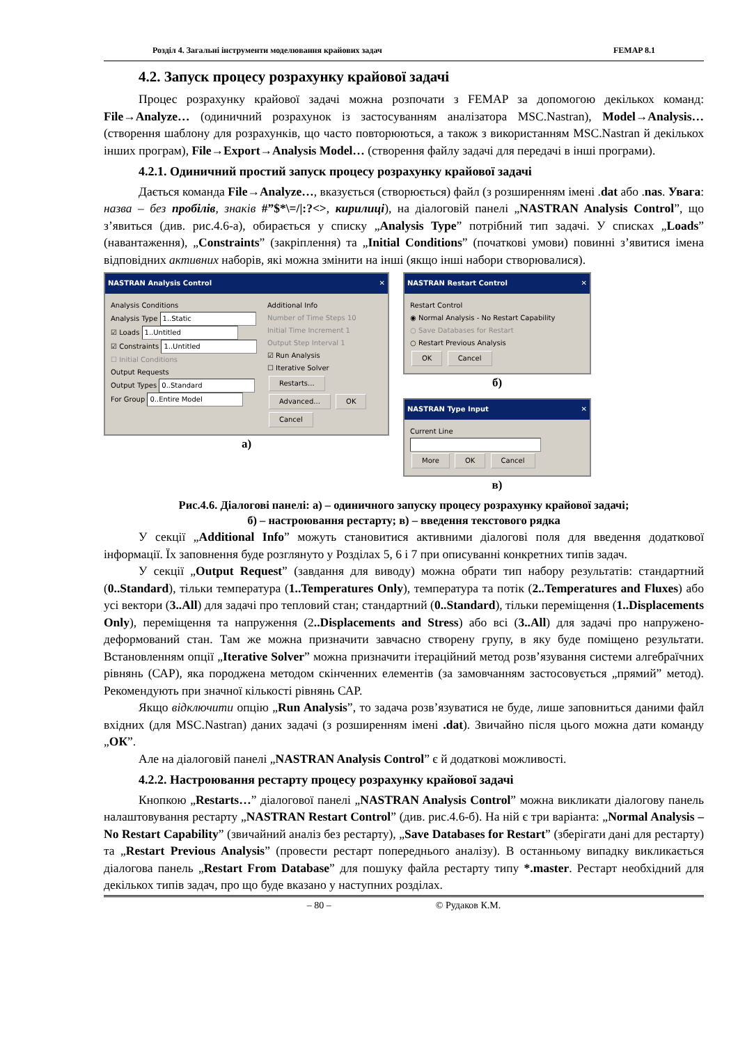Розділ 4. Загальні інструменти моделювання крайових задач FEMAP 8.1
4.2. Запуск процесу розрахунку крайової задачі
Процес розрахунку крайової задачі можна розпочати з FEMAP за допомогою декількох команд: File→Analyze… (одиничний розрахунок із застосуванням аналізатора MSC.Nastran), Model→Analysis… (створення шаблону для розрахунків, що часто повторюються, а також з використанням MSC.Nastran й декількох інших програм), File→Export→Analysis Model… (створення файлу задачі для передачі в інші програми).
4.2.1. Одиничний простий запуск процесу розрахунку крайової задачі
Дається команда File→Analyze…, вказується (створюється) файл (з розширенням імені .dat або .nas. Увага: назва – без пробілів, знаків #”$*\=/|:?<>, кирилиці), на діалоговій панелі „NASTRAN Analysis Control”, що з’явиться (див. рис.4.6-а), обирається у списку „Analysis Type” потрібний тип задачі. У списках „Loads” (навантаження), „Constraints” (закріплення) та „Initial Conditions” (початкові умови) повинні з’явитися імена відповідних активних наборів, які можна змінити на інші (якщо інші набори створювалися).
NASTRAN Analysis Control ✕
Analysis Conditions
Analysis Type 1..Static
☑ Loads 1..Untitled
☑ Constraints 1..Untitled
☐ Initial Conditions
Output Requests
Output Types 0..Standard
For Group 0..Entire Model
Additional Info
Number of Time Steps 10
Initial Time Increment 1
Output Step Interval 1
☑ Run Analysis
☐ Iterative Solver Restarts...
Advanced... OK
Cancel
а)
NASTRAN Restart Control ✕
Restart Control
◉ Normal Analysis - No Restart Capability
○ Save Databases for Restart
○ Restart Previous Analysis
OK Cancel
б)
NASTRAN Type Input ✕
Current Line
More OK Cancel
в)
Рис.4.6. Діалогові панелі: а) – одиничного запуску процесу розрахунку крайової задачі;
б) – настроювання рестарту; в) – введення текстового рядка
У секції „Additional Info” можуть становитися активними діалогові поля для введення додаткової інформації. Їх заповнення буде розглянуто у Розділах 5, 6 і 7 при описуванні конкретних типів задач.
У секції „Output Request” (завдання для виводу) можна обрати тип набору результатів: стандартний (0..Standard), тільки температура (1..Temperatures Only), температура та потік (2..Temperatures and Fluxes) або усі вектори (3..All) для задачі про тепловий стан; стандартний (0..Standard), тільки переміщення (1..Displacements Only), переміщення та напруження (2..Displacements and Stress) або всі (3..All) для задачі про напружено-деформований стан. Там же можна призначити завчасно створену групу, в яку буде поміщено результати. Встановленням опції „Iterative Solver” можна призначити ітераційний метод розв’язування системи алгебраїчних рівнянь (САР), яка породжена методом скінченних елементів (за замовчанням застосовується „прямий” метод). Рекомендують при значної кількості рівнянь САР.
Якщо відключити опцію „Run Analysis”, то задача розв’язуватися не буде, лише заповниться даними файл вхідних (для MSC.Nastran) даних задачі (з розширенням імені .dat). Звичайно після цього можна дати команду „ОК”.
Але на діалоговій панелі „NASTRAN Analysis Control” є й додаткові можливості.
4.2.2. Настроювання рестарту процесу розрахунку крайової задачі
Кнопкою „Restarts…” діалогової панелі „NASTRAN Analysis Control” можна викликати діалогову панель налаштовування рестарту „NASTRAN Restart Control” (див. рис.4.6-б). На ній є три варіанта: „Normal Analysis – No Restart Capability” (звичайний аналіз без рестарту), „Save Databases for Restart” (зберігати дані для рестарту) та „Restart Previous Analysis” (провести рестарт попереднього аналізу). В останньому випадку викликається діалогова панель „Restart From Database” для пошуку файла рестарту типу *.master. Рестарт необхідний для декількох типів задач, про що буде вказано у наступних розділах.
– 80 – © Рудаков К.М.